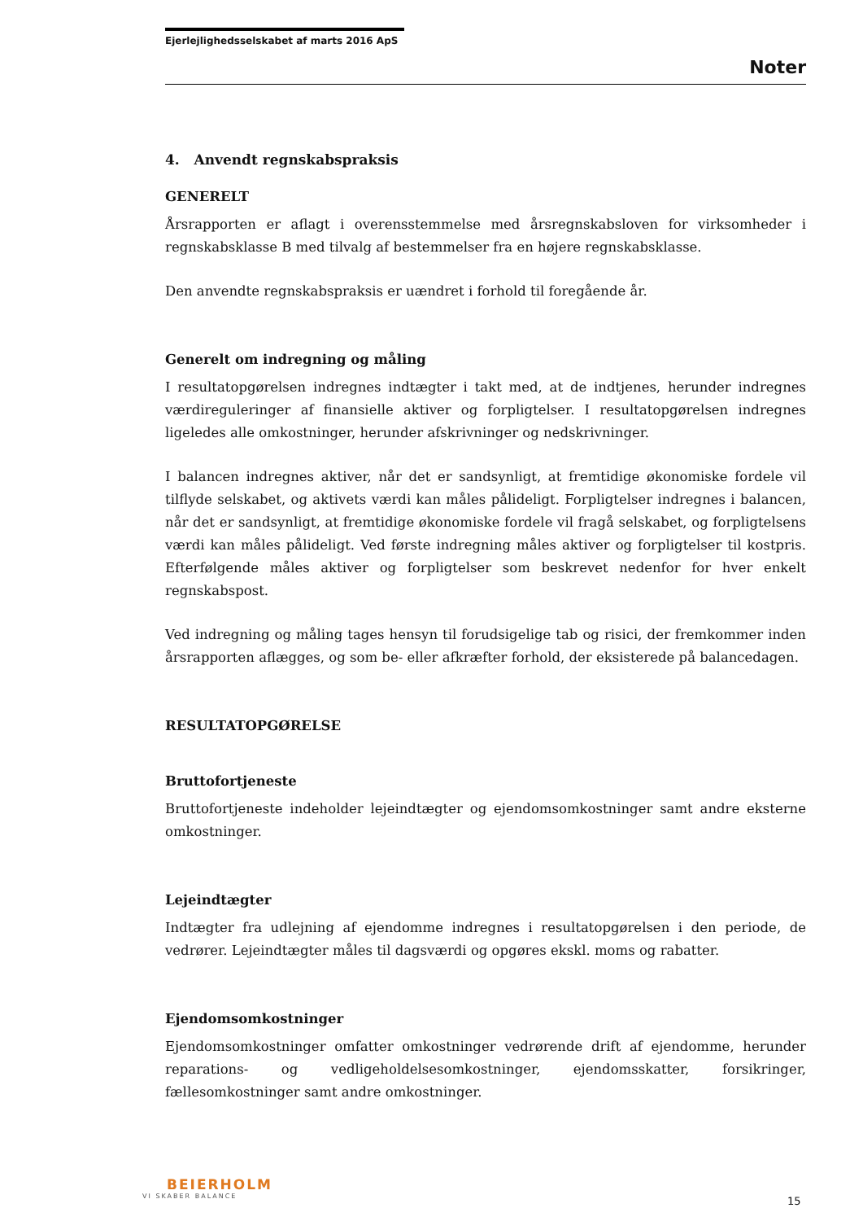Ejerlejlighedsselskabet af marts 2016 ApS
Noter
4. Anvendt regnskabspraksis
GENERELT
Årsrapporten er aflagt i overensstemmelse med årsregnskabsloven for virksomheder i regnskabsklasse B med tilvalg af bestemmelser fra en højere regnskabsklasse.
Den anvendte regnskabspraksis er uændret i forhold til foregående år.
Generelt om indregning og måling
I resultatopgørelsen indregnes indtægter i takt med, at de indtjenes, herunder indregnes værdireguleringer af finansielle aktiver og forpligtelser. I resultatopgørelsen indregnes ligeledes alle omkostninger, herunder afskrivninger og nedskrivninger.
I balancen indregnes aktiver, når det er sandsynligt, at fremtidige økonomiske fordele vil tilflyde selskabet, og aktivets værdi kan måles pålideligt. Forpligtelser indregnes i balancen, når det er sandsynligt, at fremtidige økonomiske fordele vil fragå selskabet, og forpligtelsens værdi kan måles pålideligt. Ved første indregning måles aktiver og forpligtelser til kostpris. Efterfølgende måles aktiver og forpligtelser som beskrevet nedenfor for hver enkelt regnskabspost.
Ved indregning og måling tages hensyn til forudsigelige tab og risici, der fremkommer inden årsrapporten aflægges, og som be- eller afkræfter forhold, der eksisterede på balancedagen.
RESULTATOPGØRELSE
Bruttofortjeneste
Bruttofortjeneste indeholder lejeindtægter og ejendomsomkostninger samt andre eksterne omkostninger.
Lejeindtægter
Indtægter fra udlejning af ejendomme indregnes i resultatopgørelsen i den periode, de vedrører. Lejeindtægter måles til dagsværdi og opgøres ekskl. moms og rabatter.
Ejendomsomkostninger
Ejendomsomkostninger omfatter omkostninger vedrørende drift af ejendomme, herunder reparations- og vedligeholdelsesomkostninger, ejendomsskatter, forsikringer, fællesomkostninger samt andre omkostninger.
BEIERHOLM
VI SKABER BALANCE
15